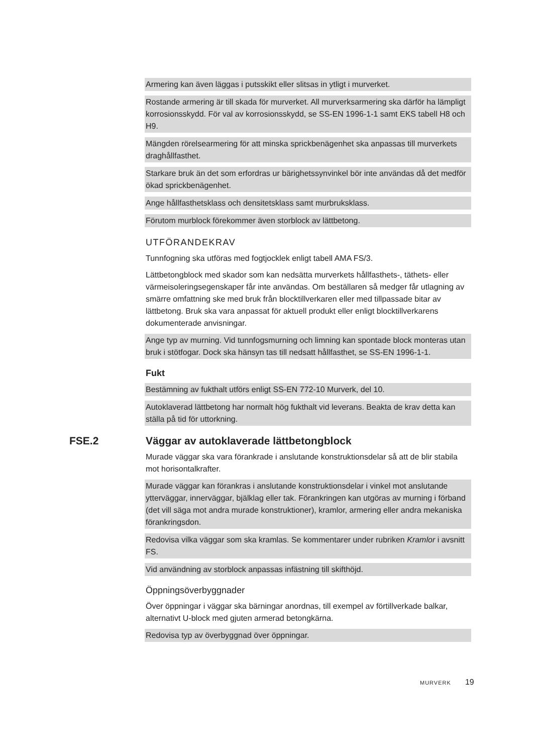Armering kan även läggas i putsskikt eller slitsas in ytligt i murverket.
Rostande armering är till skada för murverket. All murverksarmering ska därför ha lämpligt korrosionsskydd. För val av korrosionsskydd, se SS-EN 1996-1-1 samt EKS tabell H8 och H9.
Mängden rörelsearmering för att minska sprickbenägenhet ska anpassas till murverkets draghållfasthet.
Starkare bruk än det som erfordras ur bärighetssynvinkel bör inte användas då det medför ökad sprickbenägenhet.
Ange hållfasthetsklass och densitetsklass samt murbruksklass.
Förutom murblock förekommer även storblock av lättbetong.
UTFÖRANDEKRAV
Tunnfogning ska utföras med fogtjocklek enligt tabell AMA FS/3.
Lättbetongblock med skador som kan nedsätta murverkets hållfasthets-, täthets- eller värmeisoleringsegenskaper får inte användas. Om beställaren så medger får utlagning av smärre omfattning ske med bruk från blocktillverkaren eller med tillpassade bitar av lättbetong. Bruk ska vara anpassat för aktuell produkt eller enligt blocktillverkarens dokumenterade anvisningar.
Ange typ av murning. Vid tunnfogsmurning och limning kan spontade block monteras utan bruk i stötfogar. Dock ska hänsyn tas till nedsatt hållfasthet, se SS-EN 1996-1-1.
Fukt
Bestämning av fukthalt utförs enligt SS-EN 772-10 Murverk, del 10.
Autoklaverad lättbetong har normalt hög fukthalt vid leverans. Beakta de krav detta kan ställa på tid för uttorkning.
FSE.2 Väggar av autoklaverade lättbetongblock
Murade väggar ska vara förankrade i anslutande konstruktionsdelar så att de blir stabila mot horisontalkrafter.
Murade väggar kan förankras i anslutande konstruktionsdelar i vinkel mot anslutande ytterväggar, innerväggar, bjälklag eller tak. Förankringen kan utgöras av murning i förband (det vill säga mot andra murade konstruktioner), kramlor, armering eller andra mekaniska förankringsdon.
Redovisa vilka väggar som ska kramlas. Se kommentarer under rubriken Kramlor i avsnitt FS.
Vid användning av storblock anpassas infästning till skifthöjd.
Öppningsöverbyggnader
Över öppningar i väggar ska bärningar anordnas, till exempel av förtillverkade balkar, alternativt U-block med gjuten armerad betongkärna.
Redovisa typ av överbyggnad över öppningar.
MURVERK 19